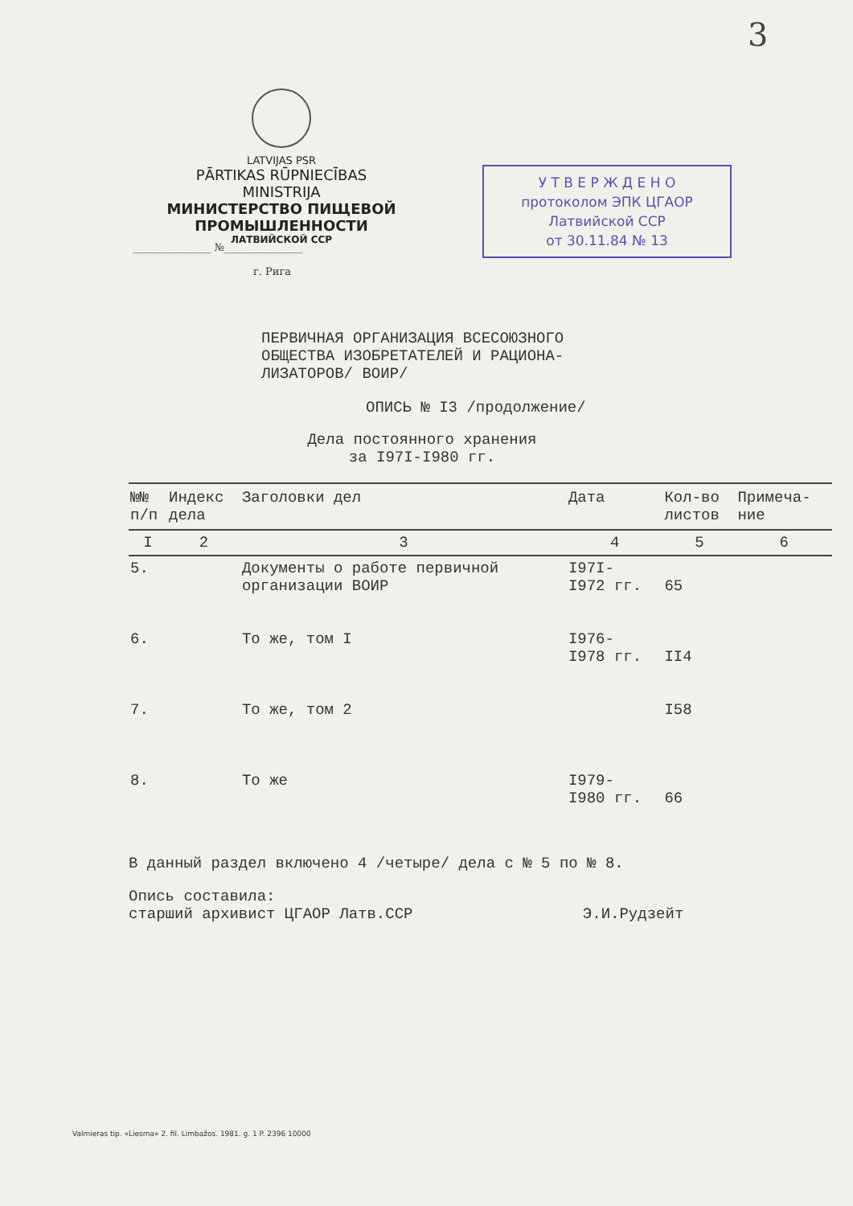3
LATVIJAS PSR
PĀRTIKAS RŪPNIECĪBAS
MINISTRIJA
МИНИСТЕРСТВО ПИЩЕВОЙ
ПРОМЫШЛЕННОСТИ
ЛАТВИЙСКОЙ ССР
У Т В Е Р Ж Д Е Н О
протоколом ЭПК ЦГАОР
Латвийской ССР
от 30.11.84 № 13
_______________ №_______________
г. Рига
ПЕРВИЧНАЯ ОРГАНИЗАЦИЯ ВСЕСОЮЗНОГО
ОБЩЕСТВА ИЗОБРЕТАТЕЛЕЙ И РАЦИОНА-
ЛИЗАТОРОВ/ ВОИР/
ОПИСЬ № I3 /продолжение/
Дела постоянного хранения
за I97I-I980 гг.
| №№ п/п | Индекс дела | Заголовки дел | Дата | Кол-во листов | Примеча- ние |
| --- | --- | --- | --- | --- | --- |
| I | 2 | 3 | 4 | 5 | 6 |
| 5. | | Документы о работе первичной организации ВОИР | I97I- I972 гг. | 65 | |
| 6. | | То же, том I | I976- I978 гг. | II4 | |
| 7. | | То же, том 2 | | I58 | |
| 8. | | То же | I979- I980 гг. | 66 | |
В данный раздел включено 4 /четыре/ дела с № 5 по № 8.
Опись составила:
старший архивист ЦГАОР Латв.ССР Э.И.Рудзейт
Valmieras tip. «Liesma» 2. fil. Limbažos. 1981. g. 1 P. 2396 10000